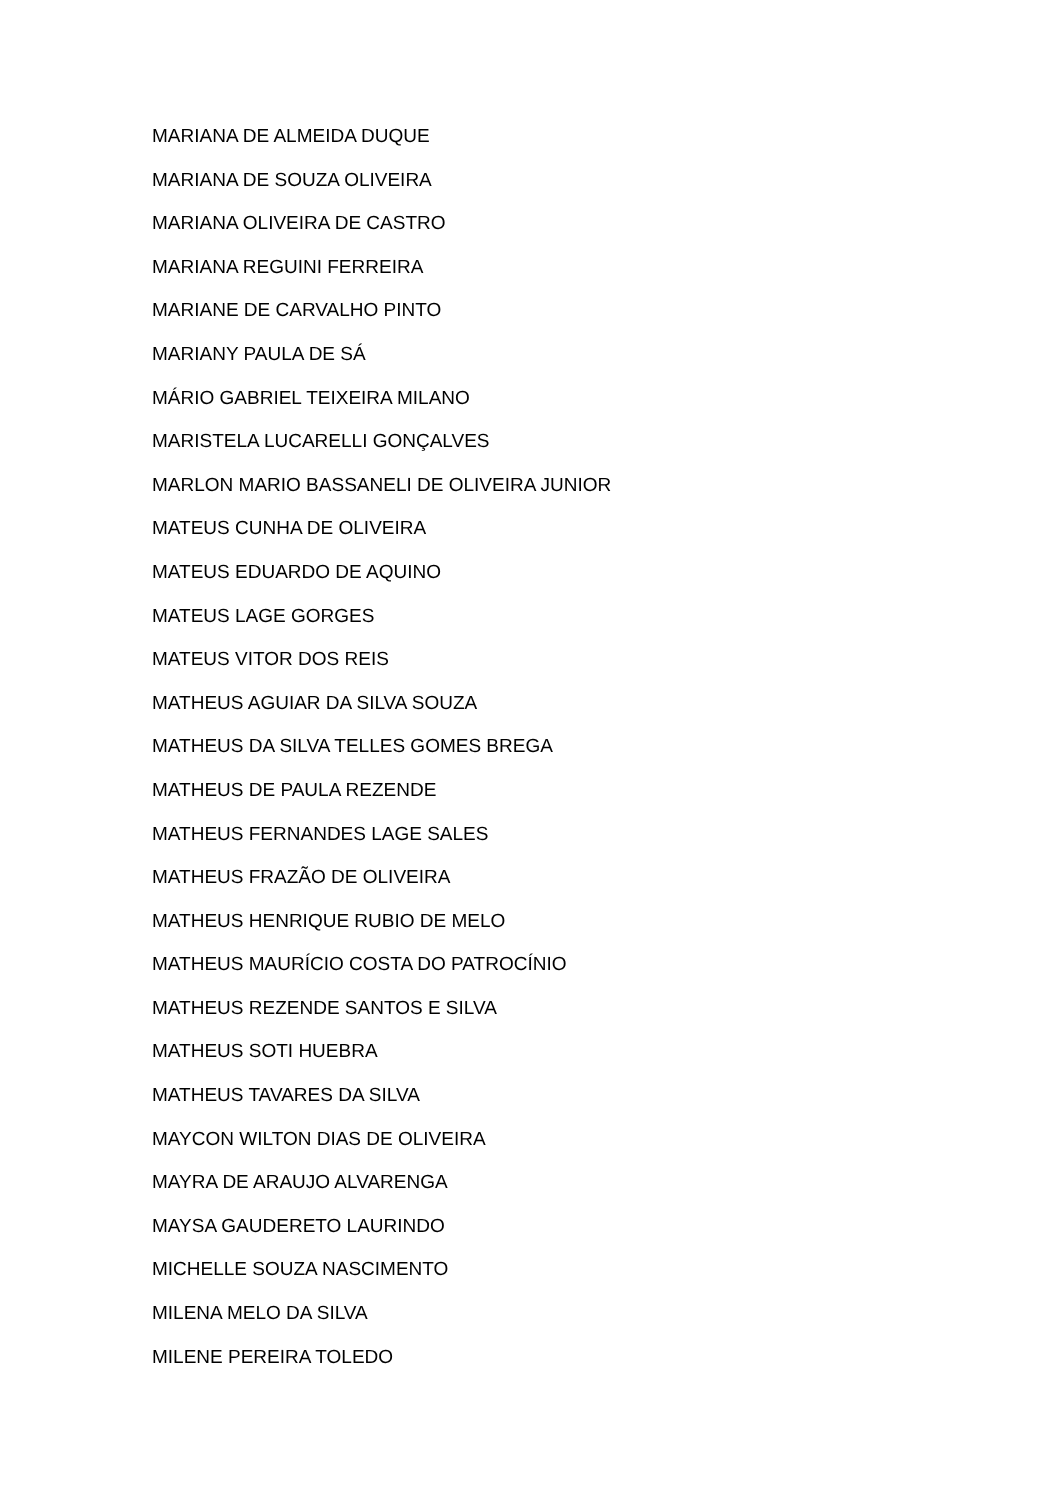MARIANA DE ALMEIDA DUQUE
MARIANA DE SOUZA OLIVEIRA
MARIANA OLIVEIRA DE CASTRO
MARIANA REGUINI FERREIRA
MARIANE DE CARVALHO PINTO
MARIANY PAULA DE SÁ
MÁRIO GABRIEL TEIXEIRA MILANO
MARISTELA LUCARELLI GONÇALVES
MARLON MARIO BASSANELI DE OLIVEIRA JUNIOR
MATEUS CUNHA DE OLIVEIRA
MATEUS EDUARDO DE AQUINO
MATEUS LAGE GORGES
MATEUS VITOR DOS REIS
MATHEUS AGUIAR DA SILVA SOUZA
MATHEUS DA SILVA TELLES GOMES BREGA
MATHEUS DE PAULA REZENDE
MATHEUS FERNANDES LAGE SALES
MATHEUS FRAZÃO DE OLIVEIRA
MATHEUS HENRIQUE RUBIO DE MELO
MATHEUS MAURÍCIO COSTA DO PATROCÍNIO
MATHEUS REZENDE SANTOS E SILVA
MATHEUS SOTI HUEBRA
MATHEUS TAVARES DA SILVA
MAYCON WILTON DIAS DE OLIVEIRA
MAYRA DE ARAUJO ALVARENGA
MAYSA GAUDERETO LAURINDO
MICHELLE SOUZA NASCIMENTO
MILENA MELO DA SILVA
MILENE PEREIRA TOLEDO